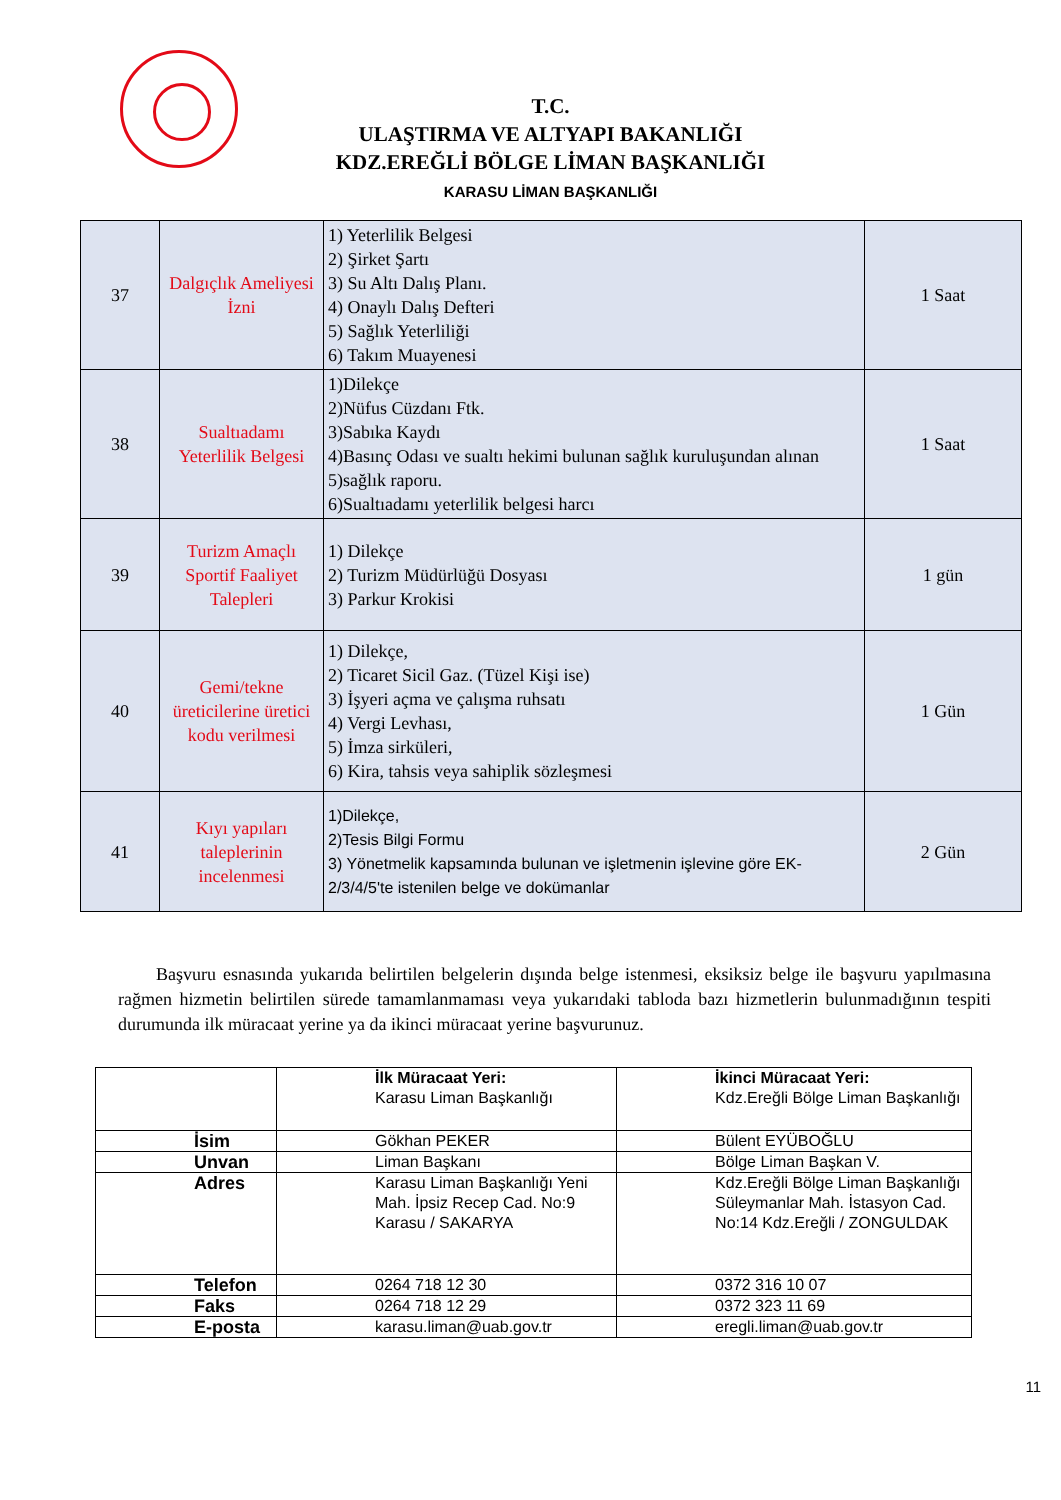T.C.
ULAŞTIRMA VE ALTYAPI BAKANLIĞI
KDZ.EREĞLİ BÖLGE LİMAN BAŞKANLIĞI
KARASU LİMAN BAŞKANLIĞI
| 37 | Dalgıçlık Ameliyesi İzni | 1) Yeterlilik Belgesi 2) Şirket Şartı 3) Su Altı Dalış Planı. 4) Onaylı Dalış Defteri 5) Sağlık Yeterliliği 6) Takım Muayenesi | 1 Saat |
| 38 | Sualtıadamı Yeterlilik Belgesi | 1)Dilekçe 2)Nüfus Cüzdanı Ftk. 3)Sabıka Kaydı 4)Basınç Odası ve sualtı hekimi bulunan sağlık kuruluşundan alınan 5)sağlık raporu. 6)Sualtıadamı yeterlilik belgesi harcı | 1 Saat |
| 39 | Turizm Amaçlı Sportif Faaliyet Talepleri | 1) Dilekçe 2) Turizm Müdürlüğü Dosyası 3) Parkur Krokisi | 1 gün |
| 40 | Gemi/tekne üreticilerine üretici kodu verilmesi | 1) Dilekçe, 2) Ticaret Sicil Gaz. (Tüzel Kişi ise) 3) İşyeri açma ve çalışma ruhsatı 4) Vergi Levhası, 5) İmza sirküleri, 6) Kira, tahsis veya sahiplik sözleşmesi | 1 Gün |
| 41 | Kıyı yapıları taleplerinin incelenmesi | 1)Dilekçe, 2)Tesis Bilgi Formu 3) Yönetmelik kapsamında bulunan ve işletmenin işlevine göre EK-2/3/4/5'te istenilen belge ve dokümanlar | 2 Gün |
Başvuru esnasında yukarıda belirtilen belgelerin dışında belge istenmesi, eksiksiz belge ile başvuru yapılmasına rağmen hizmetin belirtilen sürede tamamlanmaması veya yukarıdaki tabloda bazı hizmetlerin bulunmadığının tespiti durumunda ilk müracaat yerine ya da ikinci müracaat yerine başvurunuz.
| | İlk Müracaat Yeri: Karasu Liman Başkanlığı | İkinci Müracaat Yeri: Kdz.Ereğli Bölge Liman Başkanlığı |
| İsim | Gökhan PEKER | Bülent EYÜBOĞLU |
| Unvan | Liman Başkanı | Bölge Liman Başkan V. |
| Adres | Karasu Liman Başkanlığı Yeni Mah. İpsiz Recep Cad. No:9 Karasu / SAKARYA | Kdz.Ereğli Bölge Liman Başkanlığı Süleymanlar Mah. İstasyon Cad. No:14 Kdz.Ereğli / ZONGULDAK |
| Telefon | 0264 718 12 30 | 0372 316 10 07 |
| Faks | 0264 718 12 29 | 0372 323 11 69 |
| E-posta | karasu.liman@uab.gov.tr | eregli.liman@uab.gov.tr |
11